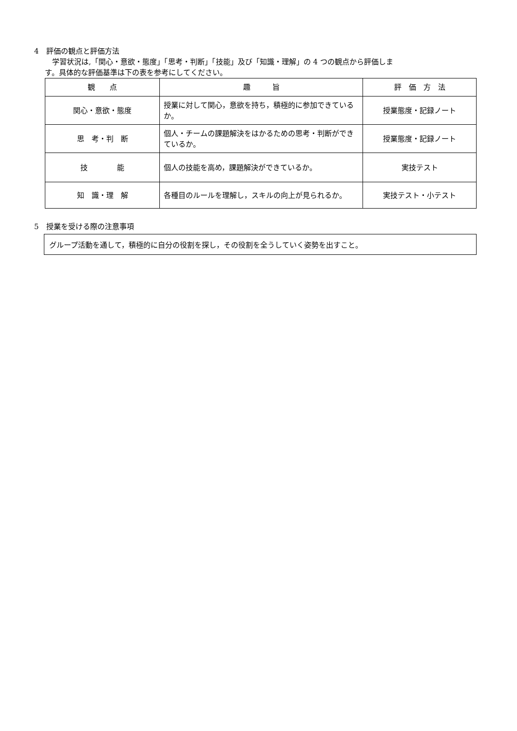4　評価の観点と評価方法
　学習状況は,「関心・意欲・態度」「思考・判断」「技能」及び「知識・理解」の 4 つの観点から評価しま
す。具体的な評価基準は下の表を参考にしてください。
| 観 点 | 趣 旨 | 評 価 方 法 |
| --- | --- | --- |
| 関心・意欲・態度 | 授業に対して関心，意欲を持ち，積極的に参加できているか。 | 授業態度・記録ノート |
| 思 考・判 断 | 個人・チームの課題解決をはかるための思考・判断ができているか。 | 授業態度・記録ノート |
| 技 能 | 個人の技能を高め，課題解決ができているか。 | 実技テスト |
| 知 識・理 解 | 各種目のルールを理解し，スキルの向上が見られるか。 | 実技テスト・小テスト |
5　授業を受ける際の注意事項
グループ活動を通して，積極的に自分の役割を探し，その役割を全うしていく姿勢を出すこと。